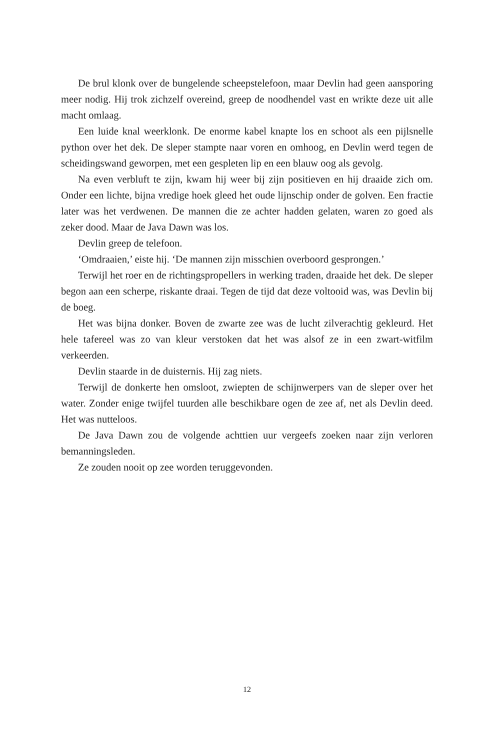De brul klonk over de bungelende scheepstelefoon, maar Devlin had geen aansporing meer nodig. Hij trok zichzelf overeind, greep de noodhendel vast en wrikte deze uit alle macht omlaag.
Een luide knal weerklonk. De enorme kabel knapte los en schoot als een pijlsnelle python over het dek. De sleper stampte naar voren en omhoog, en Devlin werd tegen de scheidingswand geworpen, met een gespleten lip en een blauw oog als gevolg.
Na even verbluft te zijn, kwam hij weer bij zijn positieven en hij draaide zich om. Onder een lichte, bijna vredige hoek gleed het oude lijnschip onder de golven. Een fractie later was het verdwenen. De mannen die ze achter hadden gelaten, waren zo goed als zeker dood. Maar de Java Dawn was los.
Devlin greep de telefoon.
‘Omdraaien,’ eiste hij. ‘De mannen zijn misschien overboord gesprongen.’
Terwijl het roer en de richtingspropellers in werking traden, draaide het dek. De sleper begon aan een scherpe, riskante draai. Tegen de tijd dat deze voltooid was, was Devlin bij de boeg.
Het was bijna donker. Boven de zwarte zee was de lucht zilverachtig gekleurd. Het hele tafereel was zo van kleur verstoken dat het was alsof ze in een zwart-witfilm verkeerden.
Devlin staarde in de duisternis. Hij zag niets.
Terwijl de donkerte hen omsloot, zwiepten de schijnwerpers van de sleper over het water. Zonder enige twijfel tuurden alle beschikbare ogen de zee af, net als Devlin deed. Het was nutteloos.
De Java Dawn zou de volgende achttien uur vergeefs zoeken naar zijn verloren bemanningsleden.
Ze zouden nooit op zee worden teruggevonden.
12